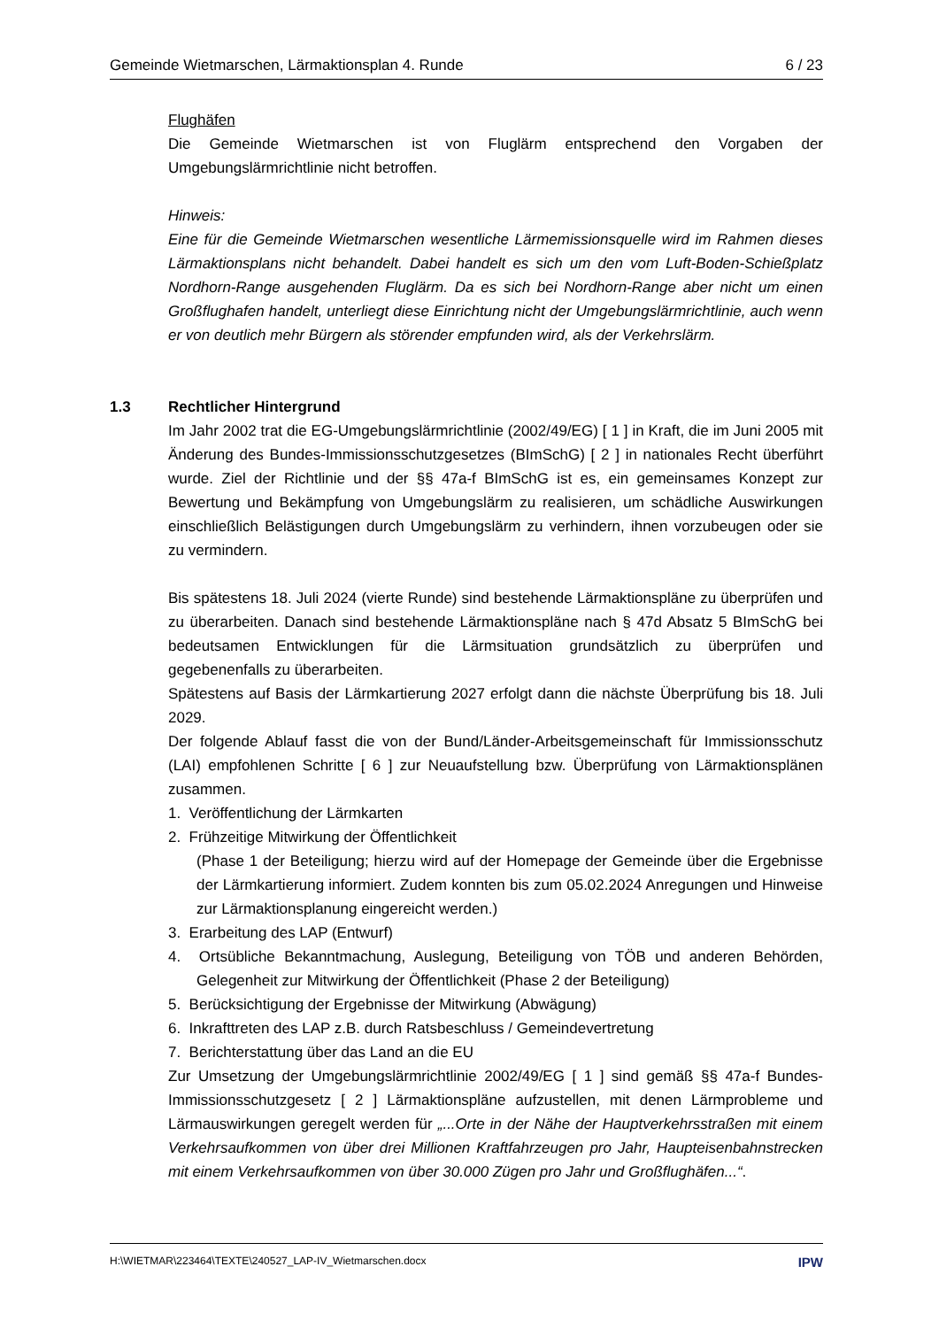Gemeinde Wietmarschen, Lärmaktionsplan 4. Runde 6 / 23
Flughäfen
Die Gemeinde Wietmarschen ist von Fluglärm entsprechend den Vorgaben der Umgebungslärmrichtlinie nicht betroffen.
Hinweis:
Eine für die Gemeinde Wietmarschen wesentliche Lärmemissionsquelle wird im Rahmen dieses Lärmaktionsplans nicht behandelt. Dabei handelt es sich um den vom Luft-Boden-Schießplatz Nordhorn-Range ausgehenden Fluglärm. Da es sich bei Nordhorn-Range aber nicht um einen Großflughafen handelt, unterliegt diese Einrichtung nicht der Umgebungslärmrichtlinie, auch wenn er von deutlich mehr Bürgern als störender empfunden wird, als der Verkehrslärm.
1.3 Rechtlicher Hintergrund
Im Jahr 2002 trat die EG-Umgebungslärmrichtlinie (2002/49/EG) [ 1 ] in Kraft, die im Juni 2005 mit Änderung des Bundes-Immissionsschutzgesetzes (BImSchG) [ 2 ] in nationales Recht überführt wurde. Ziel der Richtlinie und der §§ 47a-f BImSchG ist es, ein gemeinsames Konzept zur Bewertung und Bekämpfung von Umgebungslärm zu realisieren, um schädliche Auswirkungen einschließlich Belästigungen durch Umgebungslärm zu verhindern, ihnen vorzubeugen oder sie zu vermindern.
Bis spätestens 18. Juli 2024 (vierte Runde) sind bestehende Lärmaktionspläne zu überprüfen und zu überarbeiten. Danach sind bestehende Lärmaktionspläne nach § 47d Absatz 5 BImSchG bei bedeutsamen Entwicklungen für die Lärmsituation grundsätzlich zu überprüfen und gegebenenfalls zu überarbeiten.
Spätestens auf Basis der Lärmkartierung 2027 erfolgt dann die nächste Überprüfung bis 18. Juli 2029.
Der folgende Ablauf fasst die von der Bund/Länder-Arbeitsgemeinschaft für Immissionsschutz (LAI) empfohlenen Schritte [ 6 ] zur Neuaufstellung bzw. Überprüfung von Lärmaktionsplänen zusammen.
1. Veröffentlichung der Lärmkarten
2. Frühzeitige Mitwirkung der Öffentlichkeit
(Phase 1 der Beteiligung; hierzu wird auf der Homepage der Gemeinde über die Ergebnisse der Lärmkartierung informiert. Zudem konnten bis zum 05.02.2024 Anregungen und Hinweise zur Lärmaktionsplanung eingereicht werden.)
3. Erarbeitung des LAP (Entwurf)
4. Ortsübliche Bekanntmachung, Auslegung, Beteiligung von TÖB und anderen Behörden, Gelegenheit zur Mitwirkung der Öffentlichkeit (Phase 2 der Beteiligung)
5. Berücksichtigung der Ergebnisse der Mitwirkung (Abwägung)
6. Inkrafttreten des LAP z.B. durch Ratsbeschluss / Gemeindevertretung
7. Berichterstattung über das Land an die EU
Zur Umsetzung der Umgebungslärmrichtlinie 2002/49/EG [ 1 ] sind gemäß §§ 47a-f Bundes-Immissionsschutzgesetz [ 2 ] Lärmaktionspläne aufzustellen, mit denen Lärmprobleme und Lärmauswirkungen geregelt werden für „...Orte in der Nähe der Hauptverkehrsstraßen mit einem Verkehrsaufkommen von über drei Millionen Kraftfahrzeugen pro Jahr, Haupteisenbahnstrecken mit einem Verkehrsaufkommen von über 30.000 Zügen pro Jahr und Großflughäfen...“.
H:\WIETMAR\223464\TEXTE\240527_LAP-IV_Wietmarschen.docx IPW